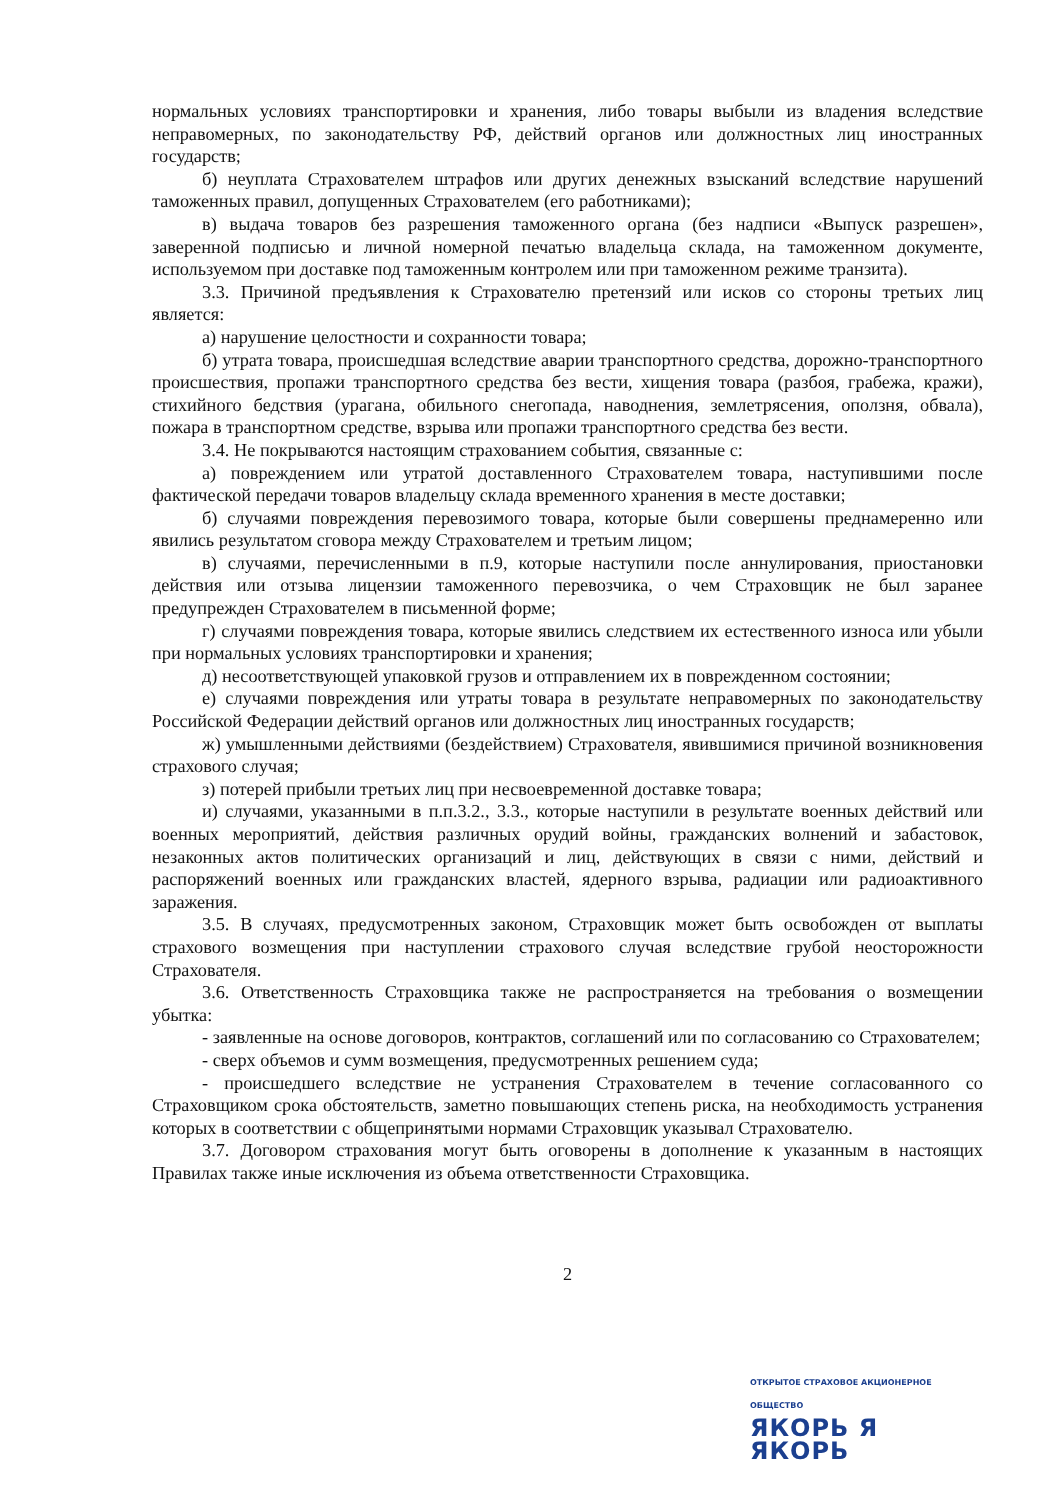нормальных условиях транспортировки и хранения, либо товары выбыли из владения вследствие неправомерных, по законодательству РФ, действий органов или должностных лиц иностранных государств;
б) неуплата Страхователем штрафов или других денежных взысканий вследствие нарушений таможенных правил, допущенных Страхователем (его работниками);
в) выдача товаров без разрешения таможенного органа (без надписи «Выпуск разрешен», заверенной подписью и личной номерной печатью владельца склада, на таможенном документе, используемом при доставке под таможенным контролем или при таможенном режиме транзита).
3.3. Причиной предъявления к Страхователю претензий или исков со стороны третьих лиц является:
а) нарушение целостности и сохранности товара;
б) утрата товара, происшедшая вследствие аварии транспортного средства, дорожно-транспортного происшествия, пропажи транспортного средства без вести, хищения товара (разбоя, грабежа, кражи), стихийного бедствия (урагана, обильного снегопада, наводнения, землетрясения, оползня, обвала), пожара в транспортном средстве, взрыва или пропажи транспортного средства без вести.
3.4. Не покрываются настоящим страхованием события, связанные с:
а) повреждением или утратой доставленного Страхователем товара, наступившими после фактической передачи товаров владельцу склада временного хранения в месте доставки;
б) случаями повреждения перевозимого товара, которые были совершены преднамеренно или явились результатом сговора между Страхователем и третьим лицом;
в) случаями, перечисленными в п.9, которые наступили после аннулирования, приостановки действия или отзыва лицензии таможенного перевозчика, о чем Страховщик не был заранее предупрежден Страхователем в письменной форме;
г) случаями повреждения товара, которые явились следствием их естественного износа или убыли при нормальных условиях транспортировки и хранения;
д) несоответствующей упаковкой грузов и отправлением их в поврежденном состоянии;
е) случаями повреждения или утраты товара в результате неправомерных по законодательству Российской Федерации действий органов или должностных лиц иностранных государств;
ж) умышленными действиями (бездействием) Страхователя, явившимися причиной возникновения страхового случая;
з) потерей прибыли третьих лиц при несвоевременной доставке товара;
и) случаями, указанными в п.п.3.2., 3.3., которые наступили в результате военных действий или военных мероприятий, действия различных орудий войны, гражданских волнений и забастовок, незаконных актов политических организаций и лиц, действующих в связи с ними, действий и распоряжений военных или гражданских властей, ядерного взрыва, радиации или радиоактивного заражения.
3.5. В случаях, предусмотренных законом, Страховщик может быть освобожден от выплаты страхового возмещения при наступлении страхового случая вследствие грубой неосторожности Страхователя.
3.6. Ответственность Страховщика также не распространяется на требования о возмещении убытка:
- заявленные на основе договоров, контрактов, соглашений или по согласованию со Страхователем;
- сверх объемов и сумм возмещения, предусмотренных решением суда;
- происшедшего вследствие не устранения Страхователем в течение согласованного со Страховщиком срока обстоятельств, заметно повышающих степень риска, на необходимость устранения которых в соответствии с общепринятыми нормами Страховщик указывал Страхователю.
3.7. Договором страхования могут быть оговорены в дополнение к указанным в настоящих Правилах также иные исключения из объема ответственности Страховщика.
2
ОТКРЫТОЕ СТРАХОВОЕ АКЦИОНЕРНОЕ ОБЩЕСТВО
ЯКОРЬ Я ЯКОРЬ